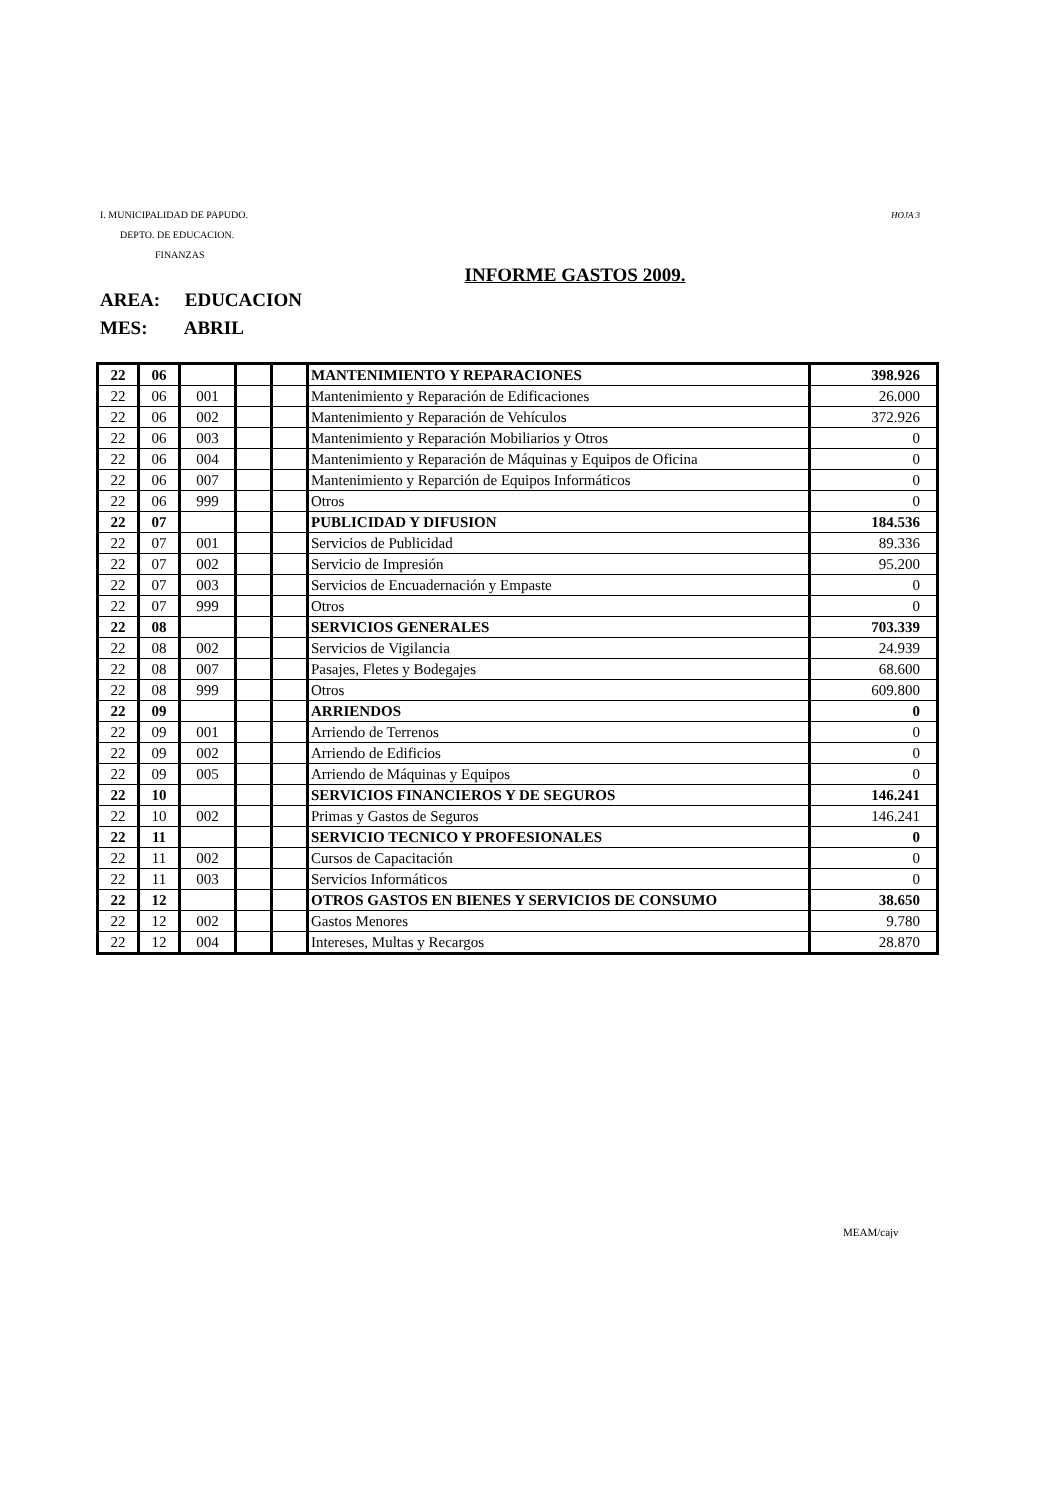I. MUNICIPALIDAD DE PAPUDO. HOJA 3
DEPTO. DE EDUCACION.
FINANZAS
INFORME GASTOS 2009.
AREA: EDUCACION
MES: ABRIL
| 22 | 06 | | | | MANTENIMIENTO Y REPARACIONES | 398.926 |
| 22 | 06 | 001 | | | Mantenimiento y Reparación de Edificaciones | 26.000 |
| 22 | 06 | 002 | | | Mantenimiento y Reparación de Vehículos | 372.926 |
| 22 | 06 | 003 | | | Mantenimiento y Reparación Mobiliarios y Otros | 0 |
| 22 | 06 | 004 | | | Mantenimiento y Reparación de Máquinas y Equipos de Oficina | 0 |
| 22 | 06 | 007 | | | Mantenimiento y Reparción de Equipos Informáticos | 0 |
| 22 | 06 | 999 | | | Otros | 0 |
| 22 | 07 | | | | PUBLICIDAD Y DIFUSION | 184.536 |
| 22 | 07 | 001 | | | Servicios de Publicidad | 89.336 |
| 22 | 07 | 002 | | | Servicio de Impresión | 95.200 |
| 22 | 07 | 003 | | | Servicios de Encuadernación y Empaste | 0 |
| 22 | 07 | 999 | | | Otros | 0 |
| 22 | 08 | | | | SERVICIOS GENERALES | 703.339 |
| 22 | 08 | 002 | | | Servicios de Vigilancia | 24.939 |
| 22 | 08 | 007 | | | Pasajes, Fletes y Bodegajes | 68.600 |
| 22 | 08 | 999 | | | Otros | 609.800 |
| 22 | 09 | | | | ARRIENDOS | 0 |
| 22 | 09 | 001 | | | Arriendo de Terrenos | 0 |
| 22 | 09 | 002 | | | Arriendo de Edificios | 0 |
| 22 | 09 | 005 | | | Arriendo de Máquinas y Equipos | 0 |
| 22 | 10 | | | | SERVICIOS FINANCIEROS Y DE SEGUROS | 146.241 |
| 22 | 10 | 002 | | | Primas y Gastos de Seguros | 146.241 |
| 22 | 11 | | | | SERVICIO TECNICO Y PROFESIONALES | 0 |
| 22 | 11 | 002 | | | Cursos de Capacitación | 0 |
| 22 | 11 | 003 | | | Servicios Informáticos | 0 |
| 22 | 12 | | | | OTROS GASTOS EN BIENES Y SERVICIOS DE CONSUMO | 38.650 |
| 22 | 12 | 002 | | | Gastos Menores | 9.780 |
| 22 | 12 | 004 | | | Intereses, Multas y Recargos | 28.870 |
MEAM/cajv